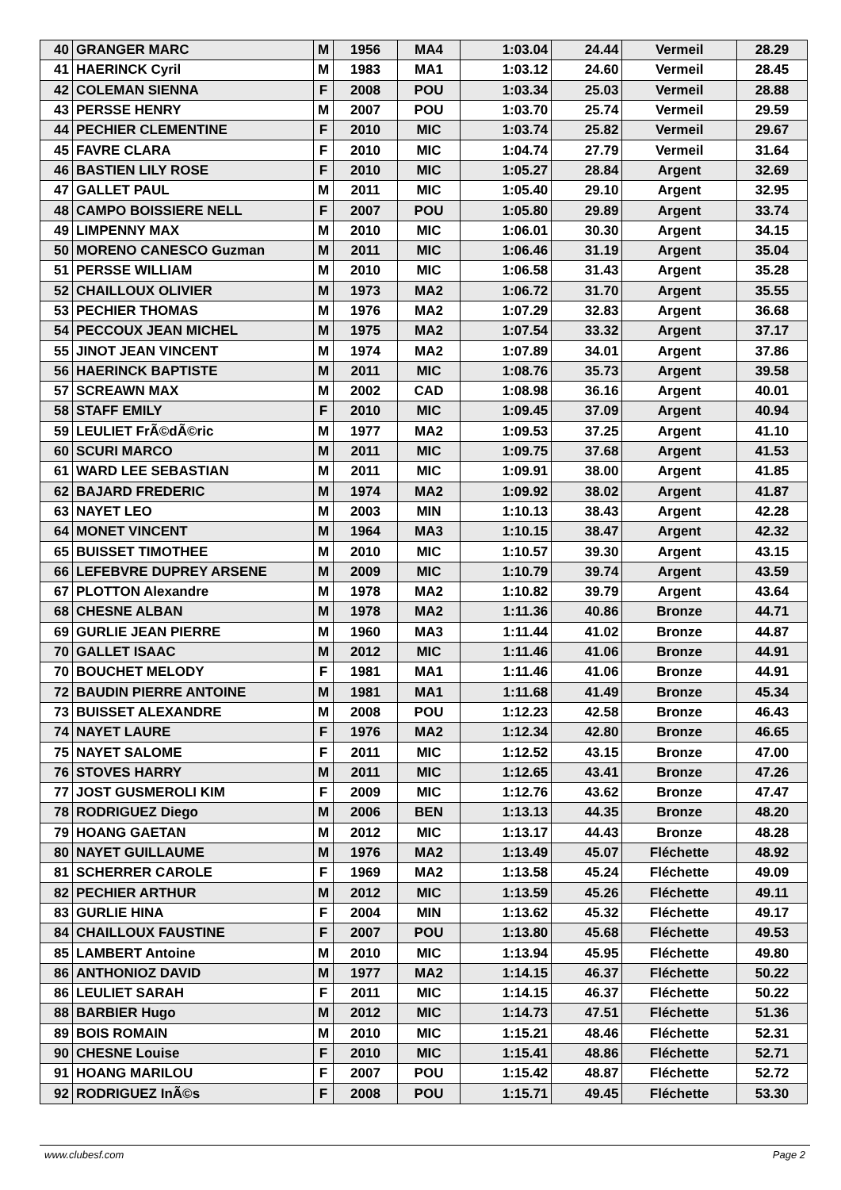| 40 | GRANGER MARC | M | 1956 | MA4 | 1:03.04 | 24.44 | Vermeil | 28.29 |
| 41 | HAERINCK Cyril | M | 1983 | MA1 | 1:03.12 | 24.60 | Vermeil | 28.45 |
| 42 | COLEMAN SIENNA | F | 2008 | POU | 1:03.34 | 25.03 | Vermeil | 28.88 |
| 43 | PERSSE HENRY | M | 2007 | POU | 1:03.70 | 25.74 | Vermeil | 29.59 |
| 44 | PECHIER CLEMENTINE | F | 2010 | MIC | 1:03.74 | 25.82 | Vermeil | 29.67 |
| 45 | FAVRE CLARA | F | 2010 | MIC | 1:04.74 | 27.79 | Vermeil | 31.64 |
| 46 | BASTIEN LILY ROSE | F | 2010 | MIC | 1:05.27 | 28.84 | Argent | 32.69 |
| 47 | GALLET PAUL | M | 2011 | MIC | 1:05.40 | 29.10 | Argent | 32.95 |
| 48 | CAMPO BOISSIERE NELL | F | 2007 | POU | 1:05.80 | 29.89 | Argent | 33.74 |
| 49 | LIMPENNY MAX | M | 2010 | MIC | 1:06.01 | 30.30 | Argent | 34.15 |
| 50 | MORENO CANESCO Guzman | M | 2011 | MIC | 1:06.46 | 31.19 | Argent | 35.04 |
| 51 | PERSSE WILLIAM | M | 2010 | MIC | 1:06.58 | 31.43 | Argent | 35.28 |
| 52 | CHAILLOUX OLIVIER | M | 1973 | MA2 | 1:06.72 | 31.70 | Argent | 35.55 |
| 53 | PECHIER THOMAS | M | 1976 | MA2 | 1:07.29 | 32.83 | Argent | 36.68 |
| 54 | PECCOUX JEAN MICHEL | M | 1975 | MA2 | 1:07.54 | 33.32 | Argent | 37.17 |
| 55 | JINOT JEAN VINCENT | M | 1974 | MA2 | 1:07.89 | 34.01 | Argent | 37.86 |
| 56 | HAERINCK BAPTISTE | M | 2011 | MIC | 1:08.76 | 35.73 | Argent | 39.58 |
| 57 | SCREAWN MAX | M | 2002 | CAD | 1:08.98 | 36.16 | Argent | 40.01 |
| 58 | STAFF EMILY | F | 2010 | MIC | 1:09.45 | 37.09 | Argent | 40.94 |
| 59 | LEULIET FrÃ©dÃ©ric | M | 1977 | MA2 | 1:09.53 | 37.25 | Argent | 41.10 |
| 60 | SCURI MARCO | M | 2011 | MIC | 1:09.75 | 37.68 | Argent | 41.53 |
| 61 | WARD LEE SEBASTIAN | M | 2011 | MIC | 1:09.91 | 38.00 | Argent | 41.85 |
| 62 | BAJARD FREDERIC | M | 1974 | MA2 | 1:09.92 | 38.02 | Argent | 41.87 |
| 63 | NAYET LEO | M | 2003 | MIN | 1:10.13 | 38.43 | Argent | 42.28 |
| 64 | MONET VINCENT | M | 1964 | MA3 | 1:10.15 | 38.47 | Argent | 42.32 |
| 65 | BUISSET TIMOTHEE | M | 2010 | MIC | 1:10.57 | 39.30 | Argent | 43.15 |
| 66 | LEFEBVRE DUPREY ARSENE | M | 2009 | MIC | 1:10.79 | 39.74 | Argent | 43.59 |
| 67 | PLOTTON Alexandre | M | 1978 | MA2 | 1:10.82 | 39.79 | Argent | 43.64 |
| 68 | CHESNE ALBAN | M | 1978 | MA2 | 1:11.36 | 40.86 | Bronze | 44.71 |
| 69 | GURLIE JEAN PIERRE | M | 1960 | MA3 | 1:11.44 | 41.02 | Bronze | 44.87 |
| 70 | GALLET ISAAC | M | 2012 | MIC | 1:11.46 | 41.06 | Bronze | 44.91 |
| 70 | BOUCHET MELODY | F | 1981 | MA1 | 1:11.46 | 41.06 | Bronze | 44.91 |
| 72 | BAUDIN PIERRE ANTOINE | M | 1981 | MA1 | 1:11.68 | 41.49 | Bronze | 45.34 |
| 73 | BUISSET ALEXANDRE | M | 2008 | POU | 1:12.23 | 42.58 | Bronze | 46.43 |
| 74 | NAYET LAURE | F | 1976 | MA2 | 1:12.34 | 42.80 | Bronze | 46.65 |
| 75 | NAYET SALOME | F | 2011 | MIC | 1:12.52 | 43.15 | Bronze | 47.00 |
| 76 | STOVES HARRY | M | 2011 | MIC | 1:12.65 | 43.41 | Bronze | 47.26 |
| 77 | JOST GUSMEROLI KIM | F | 2009 | MIC | 1:12.76 | 43.62 | Bronze | 47.47 |
| 78 | RODRIGUEZ Diego | M | 2006 | BEN | 1:13.13 | 44.35 | Bronze | 48.20 |
| 79 | HOANG GAETAN | M | 2012 | MIC | 1:13.17 | 44.43 | Bronze | 48.28 |
| 80 | NAYET GUILLAUME | M | 1976 | MA2 | 1:13.49 | 45.07 | Fléchette | 48.92 |
| 81 | SCHERRER CAROLE | F | 1969 | MA2 | 1:13.58 | 45.24 | Fléchette | 49.09 |
| 82 | PECHIER ARTHUR | M | 2012 | MIC | 1:13.59 | 45.26 | Fléchette | 49.11 |
| 83 | GURLIE HINA | F | 2004 | MIN | 1:13.62 | 45.32 | Fléchette | 49.17 |
| 84 | CHAILLOUX FAUSTINE | F | 2007 | POU | 1:13.80 | 45.68 | Fléchette | 49.53 |
| 85 | LAMBERT Antoine | M | 2010 | MIC | 1:13.94 | 45.95 | Fléchette | 49.80 |
| 86 | ANTHONIOZ DAVID | M | 1977 | MA2 | 1:14.15 | 46.37 | Fléchette | 50.22 |
| 86 | LEULIET SARAH | F | 2011 | MIC | 1:14.15 | 46.37 | Fléchette | 50.22 |
| 88 | BARBIER Hugo | M | 2012 | MIC | 1:14.73 | 47.51 | Fléchette | 51.36 |
| 89 | BOIS ROMAIN | M | 2010 | MIC | 1:15.21 | 48.46 | Fléchette | 52.31 |
| 90 | CHESNE Louise | F | 2010 | MIC | 1:15.41 | 48.86 | Fléchette | 52.71 |
| 91 | HOANG MARILOU | F | 2007 | POU | 1:15.42 | 48.87 | Fléchette | 52.72 |
| 92 | RODRIGUEZ InÃ©s | F | 2008 | POU | 1:15.71 | 49.45 | Fléchette | 53.30 |
www.clubesf.com Page 2